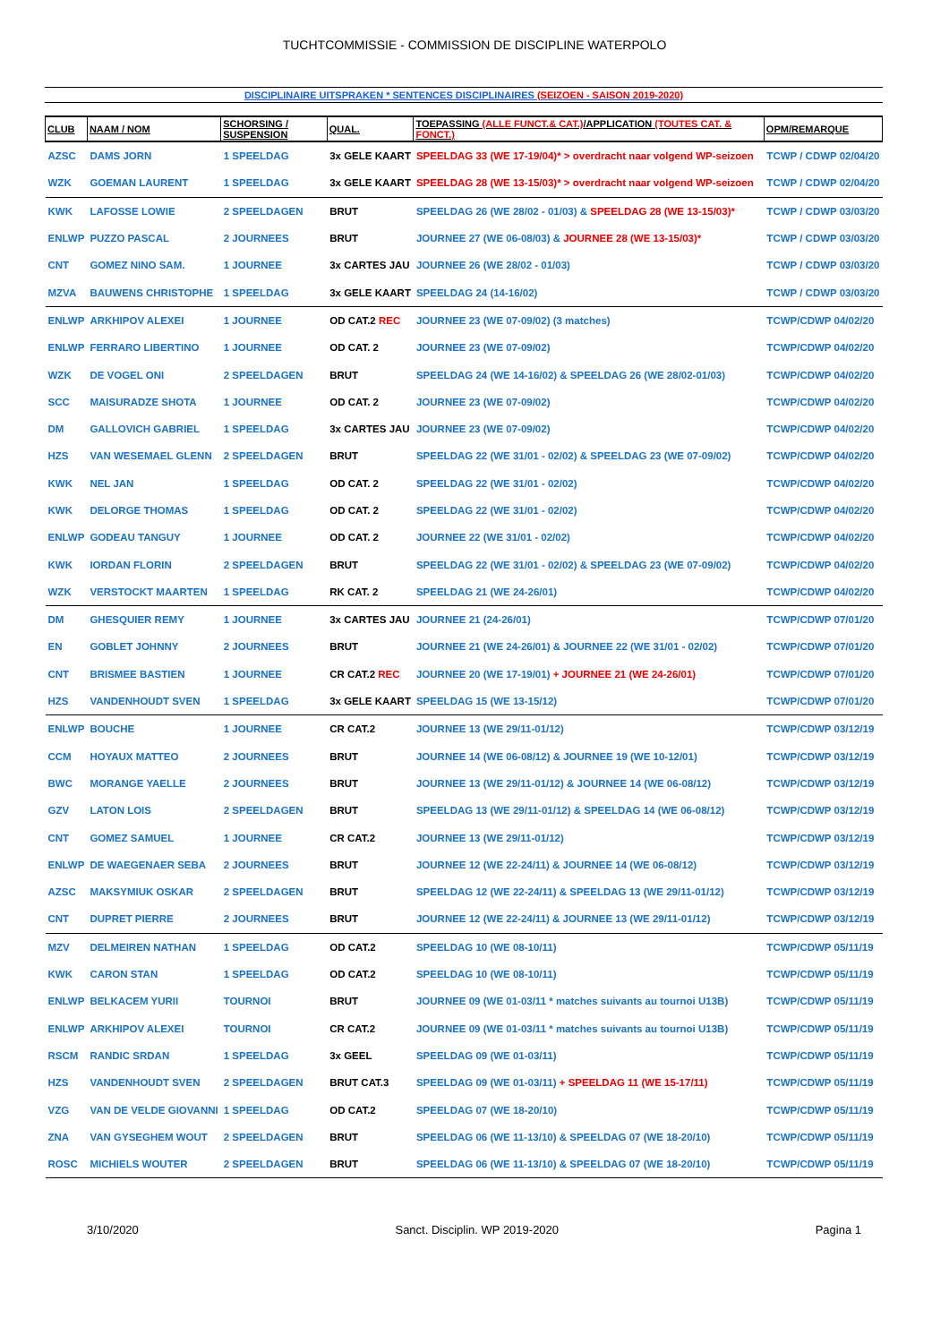TUCHTCOMMISSIE - COMMISSION DE DISCIPLINE WATERPOLO
DISCIPLINAIRE UITSPRAKEN * SENTENCES DISCIPLINAIRES (SEIZOEN - SAISON 2019-2020)
| CLUB | NAAM / NOM | SCHORSING / SUSPENSION | QUAL. | TOEPASSING (ALLE FUNCT.& CAT.) /APPLICATION (TOUTES CAT. & FONCT.) | OPM/REMARQUE |
| --- | --- | --- | --- | --- | --- |
| AZSC | DAMS JORN | 1 SPEELDAG | 3x GELE KAART | SPEELDAG 33 (WE 17-19/04)* > overdracht naar volgend WP-seizoen | TCWP / CDWP 02/04/20 |
| WZK | GOEMAN LAURENT | 1 SPEELDAG | 3x GELE KAART | SPEELDAG 28 (WE 13-15/03)* > overdracht naar volgend WP-seizoen | TCWP / CDWP 02/04/20 |
| KWK | LAFOSSE LOWIE | 2 SPEELDAGEN | BRUT | SPEELDAG 26 (WE 28/02 - 01/03) & SPEELDAG 28 (WE 13-15/03)* | TCWP / CDWP 03/03/20 |
| ENLWP | PUZZO PASCAL | 2 JOURNEES | BRUT | JOURNEE 27 (WE 06-08/03) & JOURNEE 28 (WE 13-15/03)* | TCWP / CDWP 03/03/20 |
| CNT | GOMEZ NINO SAM. | 1 JOURNEE | 3x CARTES JAU | JOURNEE 26 (WE 28/02 - 01/03) | TCWP / CDWP 03/03/20 |
| MZVA | BAUWENS CHRISTOPHE | 1 SPEELDAG | 3x GELE KAART | SPEELDAG 24 (14-16/02) | TCWP / CDWP 03/03/20 |
| ENLWP | ARKHIPOV ALEXEI | 1 JOURNEE | OD CAT.2 REC | JOURNEE 23 (WE 07-09/02) (3 matches) | TCWP/CDWP 04/02/20 |
| ENLWP | FERRARO LIBERTINO | 1 JOURNEE | OD CAT. 2 | JOURNEE 23 (WE 07-09/02) | TCWP/CDWP 04/02/20 |
| WZK | DE VOGEL ONI | 2 SPEELDAGEN | BRUT | SPEELDAG 24 (WE 14-16/02) & SPEELDAG 26 (WE 28/02-01/03) | TCWP/CDWP 04/02/20 |
| SCC | MAISURADZE SHOTA | 1 JOURNEE | OD CAT. 2 | JOURNEE 23 (WE 07-09/02) | TCWP/CDWP 04/02/20 |
| DM | GALLOVICH GABRIEL | 1 SPEELDAG | 3x CARTES JAU | JOURNEE 23 (WE 07-09/02) | TCWP/CDWP 04/02/20 |
| HZS | VAN WESEMAEL GLENN | 2 SPEELDAGEN | BRUT | SPEELDAG 22 (WE 31/01 - 02/02) & SPEELDAG 23 (WE 07-09/02) | TCWP/CDWP 04/02/20 |
| KWK | NEL JAN | 1 SPEELDAG | OD CAT. 2 | SPEELDAG 22 (WE 31/01 - 02/02) | TCWP/CDWP 04/02/20 |
| KWK | DELORGE THOMAS | 1 SPEELDAG | OD CAT. 2 | SPEELDAG 22 (WE 31/01 - 02/02) | TCWP/CDWP 04/02/20 |
| ENLWP | GODEAU TANGUY | 1 JOURNEE | OD CAT. 2 | JOURNEE 22 (WE 31/01 - 02/02) | TCWP/CDWP 04/02/20 |
| KWK | IORDAN FLORIN | 2 SPEELDAGEN | BRUT | SPEELDAG 22 (WE 31/01 - 02/02) & SPEELDAG 23 (WE 07-09/02) | TCWP/CDWP 04/02/20 |
| WZK | VERSTOCKT MAARTEN | 1 SPEELDAG | RK CAT. 2 | SPEELDAG 21 (WE 24-26/01) | TCWP/CDWP 04/02/20 |
| DM | GHESQUIER REMY | 1 JOURNEE | 3x CARTES JAU | JOURNEE 21 (24-26/01) | TCWP/CDWP 07/01/20 |
| EN | GOBLET JOHNNY | 2 JOURNEES | BRUT | JOURNEE 21 (WE 24-26/01) & JOURNEE 22 (WE 31/01 - 02/02) | TCWP/CDWP 07/01/20 |
| CNT | BRISMEE BASTIEN | 1 JOURNEE | CR CAT.2 REC | JOURNEE 20 (WE 17-19/01) + JOURNEE 21 (WE 24-26/01) | TCWP/CDWP 07/01/20 |
| HZS | VANDENHOUDT SVEN | 1 SPEELDAG | 3x GELE KAART | SPEELDAG 15 (WE 13-15/12) | TCWP/CDWP 07/01/20 |
| ENLWP | BOUCHE | 1 JOURNEE | CR CAT.2 | JOURNEE 13 (WE 29/11-01/12) | TCWP/CDWP 03/12/19 |
| CCM | HOYAUX MATTEO | 2 JOURNEES | BRUT | JOURNEE 14 (WE 06-08/12) & JOURNEE 19 (WE 10-12/01) | TCWP/CDWP 03/12/19 |
| BWC | MORANGE YAELLE | 2 JOURNEES | BRUT | JOURNEE 13 (WE 29/11-01/12) & JOURNEE 14 (WE 06-08/12) | TCWP/CDWP 03/12/19 |
| GZV | LATON LOIS | 2 SPEELDAGEN | BRUT | SPEELDAG 13 (WE 29/11-01/12) & SPEELDAG 14 (WE 06-08/12) | TCWP/CDWP 03/12/19 |
| CNT | GOMEZ SAMUEL | 1 JOURNEE | CR CAT.2 | JOURNEE 13 (WE 29/11-01/12) | TCWP/CDWP 03/12/19 |
| ENLWP | DE WAEGENAER SEBA | 2 JOURNEES | BRUT | JOURNEE 12 (WE 22-24/11) & JOURNEE 14 (WE 06-08/12) | TCWP/CDWP 03/12/19 |
| AZSC | MAKSYMIUK OSKAR | 2 SPEELDAGEN | BRUT | SPEELDAG 12 (WE 22-24/11) & SPEELDAG 13 (WE 29/11-01/12) | TCWP/CDWP 03/12/19 |
| CNT | DUPRET PIERRE | 2 JOURNEES | BRUT | JOURNEE 12 (WE 22-24/11) & JOURNEE 13 (WE 29/11-01/12) | TCWP/CDWP 03/12/19 |
| MZV | DELMEIREN NATHAN | 1 SPEELDAG | OD CAT.2 | SPEELDAG 10 (WE 08-10/11) | TCWP/CDWP 05/11/19 |
| KWK | CARON STAN | 1 SPEELDAG | OD CAT.2 | SPEELDAG 10 (WE 08-10/11) | TCWP/CDWP 05/11/19 |
| ENLWP | BELKACEM YURII | TOURNOI | BRUT | JOURNEE 09 (WE 01-03/11 * matches suivants au tournoi U13B) | TCWP/CDWP 05/11/19 |
| ENLWP | ARKHIPOV ALEXEI | TOURNOI | CR CAT.2 | JOURNEE 09 (WE 01-03/11 * matches suivants au tournoi U13B) | TCWP/CDWP 05/11/19 |
| RSCM | RANDIC SRDAN | 1 SPEELDAG | 3x GEEL | SPEELDAG 09 (WE 01-03/11) | TCWP/CDWP 05/11/19 |
| HZS | VANDENHOUDT SVEN | 2 SPEELDAGEN | BRUT CAT.3 | SPEELDAG 09 (WE 01-03/11) + SPEELDAG 11 (WE 15-17/11) | TCWP/CDWP 05/11/19 |
| VZG | VAN DE VELDE GIOVANNI | 1 SPEELDAG | OD CAT.2 | SPEELDAG 07 (WE 18-20/10) | TCWP/CDWP 05/11/19 |
| ZNA | VAN GYSEGHEM WOUT | 2 SPEELDAGEN | BRUT | SPEELDAG 06 (WE 11-13/10) & SPEELDAG 07 (WE 18-20/10) | TCWP/CDWP 05/11/19 |
| ROSC | MICHIELS WOUTER | 2 SPEELDAGEN | BRUT | SPEELDAG 06 (WE 11-13/10) & SPEELDAG 07 (WE 18-20/10) | TCWP/CDWP 05/11/19 |
3/10/2020 Sanct. Disciplin. WP 2019-2020 Pagina 1